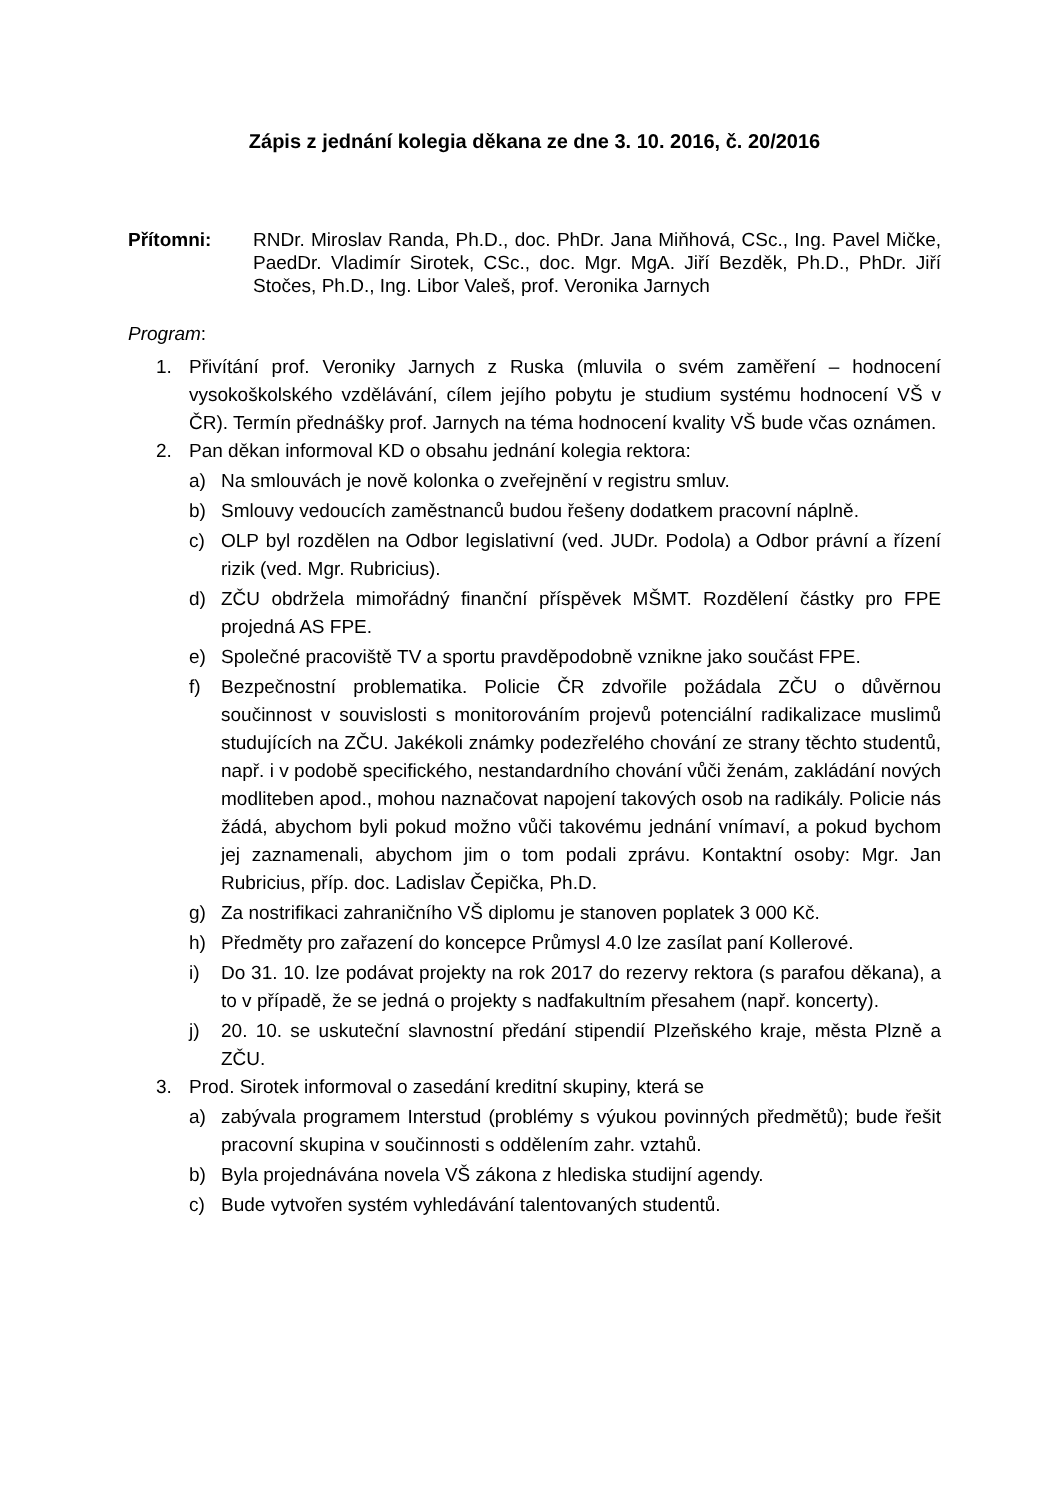Zápis z jednání kolegia děkana ze dne 3. 10. 2016, č. 20/2016
Přítomni: RNDr. Miroslav Randa, Ph.D., doc. PhDr. Jana Miňhová, CSc., Ing. Pavel Mičke, PaedDr. Vladimír Sirotek, CSc., doc. Mgr. MgA. Jiří Bezděk, Ph.D., PhDr. Jiří Stočes, Ph.D., Ing. Libor Valeš, prof. Veronika Jarnych
Program:
1. Přivítání prof. Veroniky Jarnych z Ruska (mluvila o svém zaměření – hodnocení vysokoškolského vzdělávání, cílem jejího pobytu je studium systému hodnocení VŠ v ČR). Termín přednášky prof. Jarnych na téma hodnocení kvality VŠ bude včas oznámen.
2. Pan děkan informoval KD o obsahu jednání kolegia rektora:
a) Na smlouvách je nově kolonka o zveřejnění v registru smluv.
b) Smlouvy vedoucích zaměstnanců budou řešeny dodatkem pracovní náplně.
c) OLP byl rozdělen na Odbor legislativní (ved. JUDr. Podola) a Odbor právní a řízení rizik (ved. Mgr. Rubricius).
d) ZČU obdržela mimořádný finanční příspěvek MŠMT. Rozdělení částky pro FPE projedná AS FPE.
e) Společné pracoviště TV a sportu pravděpodobně vznikne jako součást FPE.
f) Bezpečnostní problematika. Policie ČR zdvořile požádala ZČU o důvěrnou součinnost v souvislosti s monitorováním projevů potenciální radikalizace muslimů studujících na ZČU. Jakékoli známky podezřelého chování ze strany těchto studentů, např. i v podobě specifického, nestandardního chování vůči ženám, zakládání nových modliteben apod., mohou naznačovat napojení takových osob na radikály. Policie nás žádá, abychom byli pokud možno vůči takovému jednání vnímaví, a pokud bychom jej zaznamenali, abychom jim o tom podali zprávu. Kontaktní osoby: Mgr. Jan Rubricius, příp. doc. Ladislav Čepička, Ph.D.
g) Za nostrifikaci zahraničního VŠ diplomu je stanoven poplatek 3 000 Kč.
h) Předměty pro zařazení do koncepce Průmysl 4.0 lze zasílat paní Kollerové.
i) Do 31. 10. lze podávat projekty na rok 2017 do rezervy rektora (s parafou děkana), a to v případě, že se jedná o projekty s nadfakultním přesahem (např. koncerty).
j) 20. 10. se uskuteční slavnostní předání stipendií Plzeňského kraje, města Plzně a ZČU.
3. Prod. Sirotek informoval o zasedání kreditní skupiny, která se
a) zabývala programem Interstud (problémy s výukou povinných předmětů); bude řešit pracovní skupina v součinnosti s oddělením zahr. vztahů.
b) Byla projednávána novela VŠ zákona z hlediska studijní agendy.
c) Bude vytvořen systém vyhledávání talentovaných studentů.